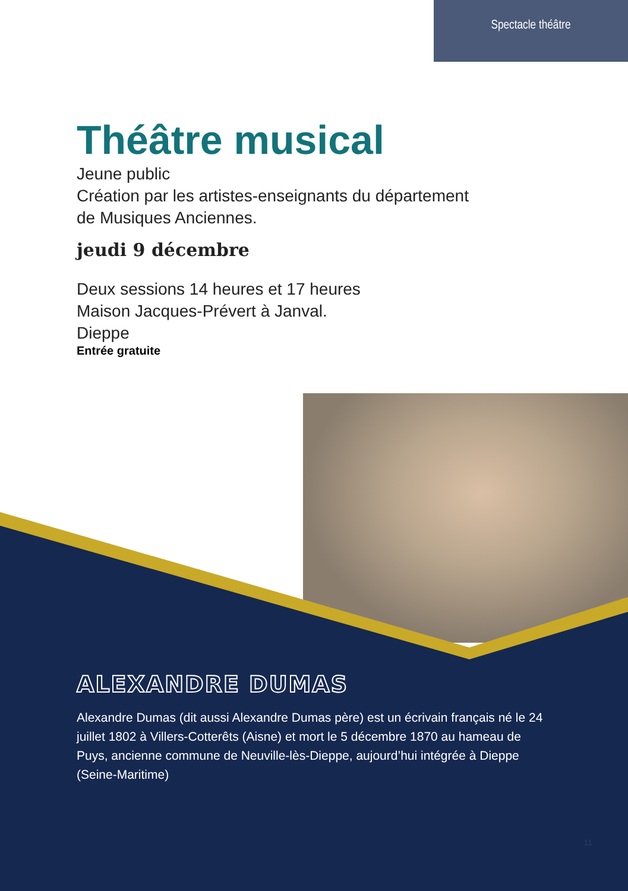Spectacle théâtre
Théâtre musical
Jeune public
Création par les artistes-enseignants du département
de Musiques Anciennes.
jeudi 9 décembre
Deux sessions 14 heures et 17 heures
Maison Jacques-Prévert à Janval.
Dieppe
Entrée gratuite
ALEXANDRE DUMAS
Alexandre Dumas (dit aussi Alexandre Dumas père) est un écrivain français né le 24 juillet 1802 à Villers-Cotterêts (Aisne) et mort le 5 décembre 1870 au hameau de Puys, ancienne commune de Neuville-lès-Dieppe, aujourd’hui intégrée à Dieppe (Seine-Maritime)
11